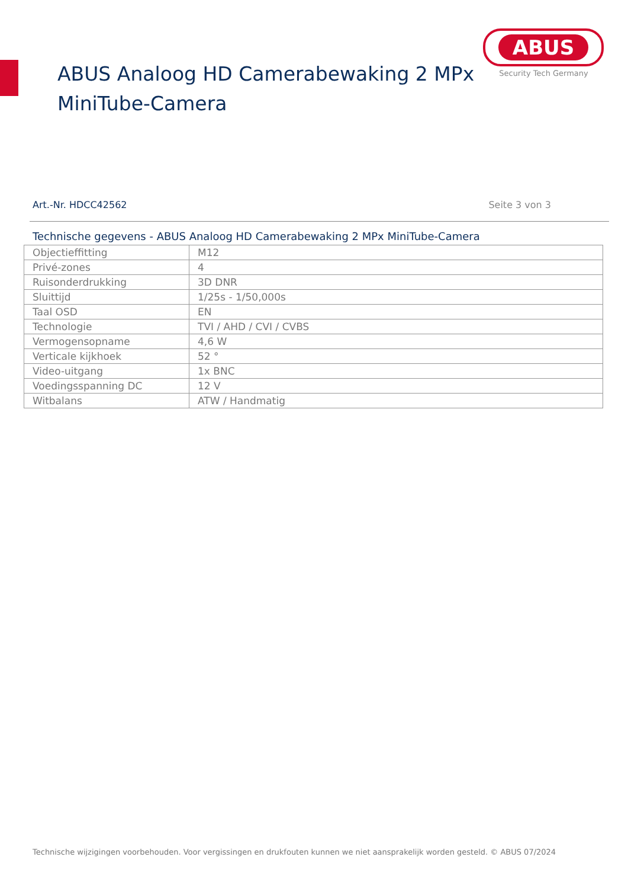ABUS Analoog HD Camerabewaking 2 MPx
MiniTube-Camera
ABUS
Security Tech Germany
Art.-Nr. HDCC42562 Seite 3 von 3
Technische gegevens - ABUS Analoog HD Camerabewaking 2 MPx MiniTube-Camera
| Objectieffitting | M12 |
| Privé-zones | 4 |
| Ruisonderdrukking | 3D DNR |
| Sluittijd | 1/25s - 1/50,000s |
| Taal OSD | EN |
| Technologie | TVI / AHD / CVI / CVBS |
| Vermogensopname | 4,6 W |
| Verticale kijkhoek | 52 ° |
| Video-uitgang | 1x BNC |
| Voedingsspanning DC | 12 V |
| Witbalans | ATW / Handmatig |
Technische wijzigingen voorbehouden. Voor vergissingen en drukfouten kunnen we niet aansprakelijk worden gesteld. © ABUS 07/2024